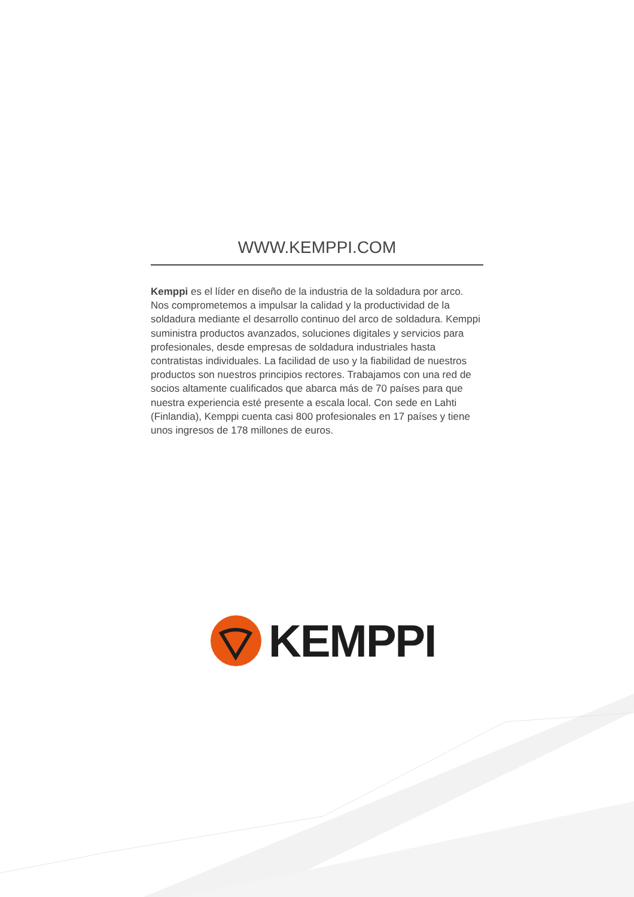WWW.KEMPPI.COM
Kemppi es el líder en diseño de la industria de la soldadura por arco. Nos comprometemos a impulsar la calidad y la productividad de la soldadura mediante el desarrollo continuo del arco de soldadura. Kemppi suministra productos avanzados, soluciones digitales y servicios para profesionales, desde empresas de soldadura industriales hasta contratistas individuales. La facilidad de uso y la fiabilidad de nuestros productos son nuestros principios rectores. Trabajamos con una red de socios altamente cualificados que abarca más de 70 países para que nuestra experiencia esté presente a escala local. Con sede en Lahti (Finlandia), Kemppi cuenta casi 800 profesionales en 17 países y tiene unos ingresos de 178 millones de euros.
KEMPPI